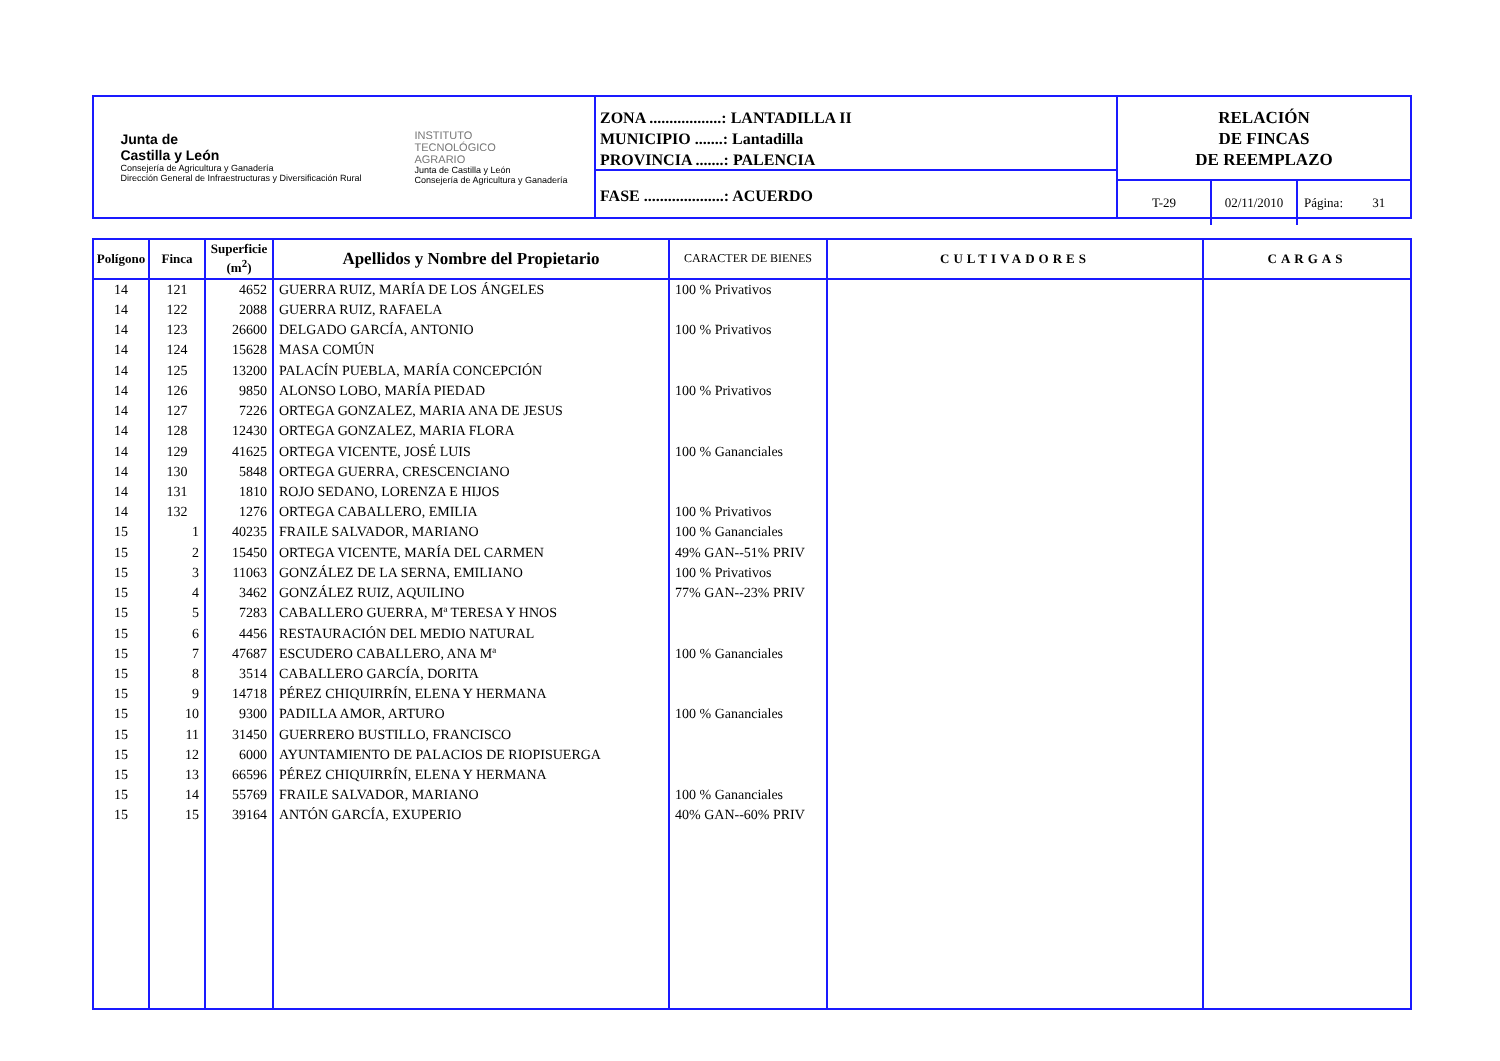Junta de
Castilla y León
Consejería de Agricultura y Ganadería
Dirección General de Infraestructuras y Diversificación Rural
INSTITUTO
TECNOLÓGICO
AGRARIO
Junta de Castilla y León
Consejería de Agricultura y Ganadería
ZONA ..................: LANTADILLA II
MUNICIPIO .......: Lantadilla
PROVINCIA .......: PALENCIA
FASE ....................: ACUERDO
RELACIÓN
DE FINCAS
DE REEMPLAZO
T-29 02/11/2010
Página: 31
| Polígono | Finca | Superficie (m<sup>2</sup>) | Apellidos y Nombre del Propietario | CARACTER DE BIENES | CULTIVADORES | CARGAS |
| --- | --- | --- | --- | --- | --- | --- |
| 14 | 121 | 4652 | GUERRA RUIZ, MARÍA DE LOS ÁNGELES | 100 % Privativos | | |
| 14 | 122 | 2088 | GUERRA RUIZ, RAFAELA | | | |
| 14 | 123 | 26600 | DELGADO GARCÍA, ANTONIO | 100 % Privativos | | |
| 14 | 124 | 15628 | MASA COMÚN | | | |
| 14 | 125 | 13200 | PALACÍN PUEBLA, MARÍA CONCEPCIÓN | | | |
| 14 | 126 | 9850 | ALONSO LOBO, MARÍA PIEDAD | 100 % Privativos | | |
| 14 | 127 | 7226 | ORTEGA GONZALEZ, MARIA ANA DE JESUS | | | |
| 14 | 128 | 12430 | ORTEGA GONZALEZ, MARIA FLORA | | | |
| 14 | 129 | 41625 | ORTEGA VICENTE, JOSÉ LUIS | 100 % Gananciales | | |
| 14 | 130 | 5848 | ORTEGA GUERRA, CRESCENCIANO | | | |
| 14 | 131 | 1810 | ROJO SEDANO, LORENZA E HIJOS | | | |
| 14 | 132 | 1276 | ORTEGA CABALLERO, EMILIA | 100 % Privativos | | |
| 15 | 1 | 40235 | FRAILE SALVADOR, MARIANO | 100 % Gananciales | | |
| 15 | 2 | 15450 | ORTEGA VICENTE, MARÍA DEL CARMEN | 49% GAN--51% PRIV | | |
| 15 | 3 | 11063 | GONZÁLEZ DE LA SERNA, EMILIANO | 100 % Privativos | | |
| 15 | 4 | 3462 | GONZÁLEZ RUIZ, AQUILINO | 77% GAN--23% PRIV | | |
| 15 | 5 | 7283 | CABALLERO GUERRA, Mª TERESA Y HNOS | | | |
| 15 | 6 | 4456 | RESTAURACIÓN DEL MEDIO NATURAL | | | |
| 15 | 7 | 47687 | ESCUDERO CABALLERO, ANA Mª | 100 % Gananciales | | |
| 15 | 8 | 3514 | CABALLERO GARCÍA, DORITA | | | |
| 15 | 9 | 14718 | PÉREZ CHIQUIRRÍN, ELENA Y HERMANA | | | |
| 15 | 10 | 9300 | PADILLA AMOR, ARTURO | 100 % Gananciales | | |
| 15 | 11 | 31450 | GUERRERO BUSTILLO, FRANCISCO | | | |
| 15 | 12 | 6000 | AYUNTAMIENTO DE PALACIOS DE RIOPISUERGA | | | |
| 15 | 13 | 66596 | PÉREZ CHIQUIRRÍN, ELENA Y HERMANA | | | |
| 15 | 14 | 55769 | FRAILE SALVADOR, MARIANO | 100 % Gananciales | | |
| 15 | 15 | 39164 | ANTÓN GARCÍA, EXUPERIO | 40% GAN--60% PRIV | | |